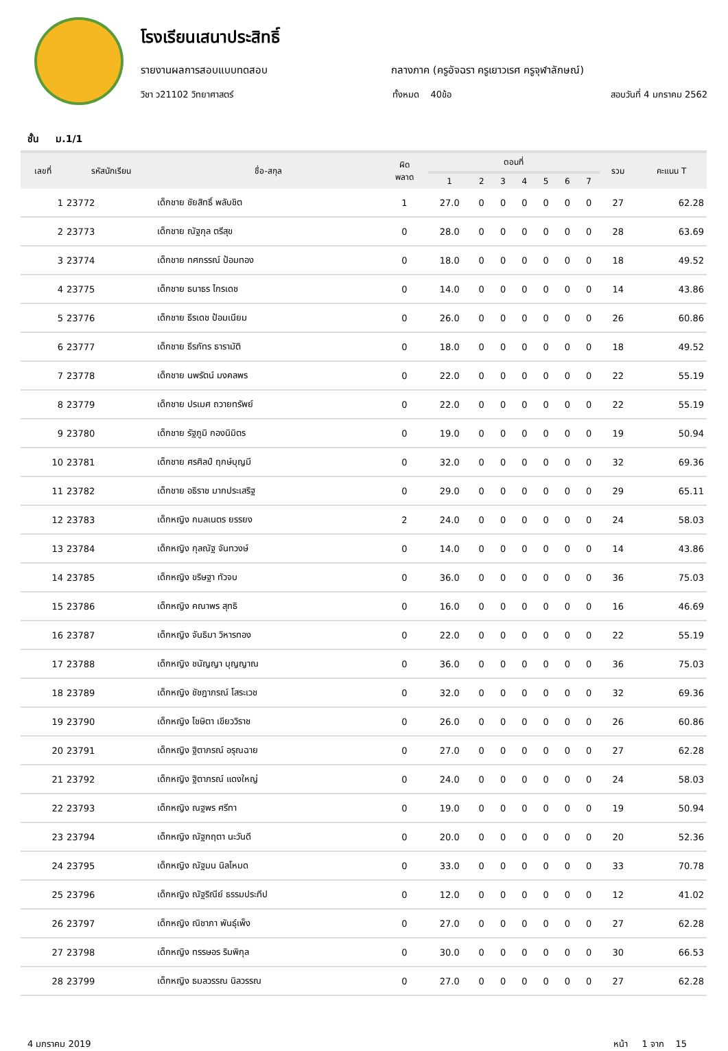โรงเรียนเสนาประสิทธิ์
รายงานผลการสอบแบบทดสอบ กลางภาค (ครูอัจฉรา ครูเยาวเรศ ครูจุฬาลักษณ์)
วิชา ว21102 วิทยาศาสตร์ ทั้งหมด 40ข้อ สอบวันที่ 4 มกราคม 2562
ชั้น ม.1/1
| เลขที่ | รหัสนักเรียน | ชื่อ-สกุล | ผิด พลาด | ตอนที่ | | | | | | | รวม | คะแนน T |
| --- | --- | --- | --- | --- | --- | --- | --- | --- | --- | --- | --- | --- |
| | | | | 1 | 2 | 3 | 4 | 5 | 6 | 7 | | |
| 1 | 23772 | เด็กชาย ชัยสิทธิ์ พลับชิต | 1 | 27.0 | 0 | 0 | 0 | 0 | 0 | 0 | 27 | 62.28 |
| 2 | 23773 | เด็กชาย ณัฐกุล ตรีสุข | 0 | 28.0 | 0 | 0 | 0 | 0 | 0 | 0 | 28 | 63.69 |
| 3 | 23774 | เด็กชาย ทศกรรณ์ ป้อมทอง | 0 | 18.0 | 0 | 0 | 0 | 0 | 0 | 0 | 18 | 49.52 |
| 4 | 23775 | เด็กชาย ธนาธร ไกรเดช | 0 | 14.0 | 0 | 0 | 0 | 0 | 0 | 0 | 14 | 43.86 |
| 5 | 23776 | เด็กชาย ธีรเดช ป้อมเนียม | 0 | 26.0 | 0 | 0 | 0 | 0 | 0 | 0 | 26 | 60.86 |
| 6 | 23777 | เด็กชาย ธีรภัทร ธารามัติ | 0 | 18.0 | 0 | 0 | 0 | 0 | 0 | 0 | 18 | 49.52 |
| 7 | 23778 | เด็กชาย นพรัตน์ มงคลพร | 0 | 22.0 | 0 | 0 | 0 | 0 | 0 | 0 | 22 | 55.19 |
| 8 | 23779 | เด็กชาย ปรเมศ ถวายทรัพย์ | 0 | 22.0 | 0 | 0 | 0 | 0 | 0 | 0 | 22 | 55.19 |
| 9 | 23780 | เด็กชาย รัฐภูมิ กองนิมิตร | 0 | 19.0 | 0 | 0 | 0 | 0 | 0 | 0 | 19 | 50.94 |
| 10 | 23781 | เด็กชาย ศรศิลป์ ฤกษ์บุญมี | 0 | 32.0 | 0 | 0 | 0 | 0 | 0 | 0 | 32 | 69.36 |
| 11 | 23782 | เด็กชาย อธิราช มากประเสริฐ | 0 | 29.0 | 0 | 0 | 0 | 0 | 0 | 0 | 29 | 65.11 |
| 12 | 23783 | เด็กหญิง กมลเนตร ยรรยง | 2 | 24.0 | 0 | 0 | 0 | 0 | 0 | 0 | 24 | 58.03 |
| 13 | 23784 | เด็กหญิง กุลณัฐ จันทวงษ์ | 0 | 14.0 | 0 | 0 | 0 | 0 | 0 | 0 | 14 | 43.86 |
| 14 | 23785 | เด็กหญิง ขริษฐา ทัวจบ | 0 | 36.0 | 0 | 0 | 0 | 0 | 0 | 0 | 36 | 75.03 |
| 15 | 23786 | เด็กหญิง คณาพร สุทธิ | 0 | 16.0 | 0 | 0 | 0 | 0 | 0 | 0 | 16 | 46.69 |
| 16 | 23787 | เด็กหญิง จันธิมา วิหารทอง | 0 | 22.0 | 0 | 0 | 0 | 0 | 0 | 0 | 22 | 55.19 |
| 17 | 23788 | เด็กหญิง ชนัญญา บุญญาณ | 0 | 36.0 | 0 | 0 | 0 | 0 | 0 | 0 | 36 | 75.03 |
| 18 | 23789 | เด็กหญิง ชัชฎาภรณ์ โสระเวช | 0 | 32.0 | 0 | 0 | 0 | 0 | 0 | 0 | 32 | 69.36 |
| 19 | 23790 | เด็กหญิง โชษิตา เขียววิราช | 0 | 26.0 | 0 | 0 | 0 | 0 | 0 | 0 | 26 | 60.86 |
| 20 | 23791 | เด็กหญิง ฐิตาภรณ์ อรุณฉาย | 0 | 27.0 | 0 | 0 | 0 | 0 | 0 | 0 | 27 | 62.28 |
| 21 | 23792 | เด็กหญิง ฐิตาภรณ์ แดงใหญ่ | 0 | 24.0 | 0 | 0 | 0 | 0 | 0 | 0 | 24 | 58.03 |
| 22 | 23793 | เด็กหญิง ณฐพร ศรีทา | 0 | 19.0 | 0 | 0 | 0 | 0 | 0 | 0 | 19 | 50.94 |
| 23 | 23794 | เด็กหญิง ณัฐกฤตา นะวันดี | 0 | 20.0 | 0 | 0 | 0 | 0 | 0 | 0 | 20 | 52.36 |
| 24 | 23795 | เด็กหญิง ณัฐมน นิลโหมด | 0 | 33.0 | 0 | 0 | 0 | 0 | 0 | 0 | 33 | 70.78 |
| 25 | 23796 | เด็กหญิง ณัฐริณีย์ ธรรมประทีป | 0 | 12.0 | 0 | 0 | 0 | 0 | 0 | 0 | 12 | 41.02 |
| 26 | 23797 | เด็กหญิง ณิชาภา พันธุ์เพ็ง | 0 | 27.0 | 0 | 0 | 0 | 0 | 0 | 0 | 27 | 62.28 |
| 27 | 23798 | เด็กหญิง ทรรษอร ริมพิกุล | 0 | 30.0 | 0 | 0 | 0 | 0 | 0 | 0 | 30 | 66.53 |
| 28 | 23799 | เด็กหญิง ธมลวรรณ นิลวรรณ | 0 | 27.0 | 0 | 0 | 0 | 0 | 0 | 0 | 27 | 62.28 |
4 มกราคม 2019 หน้า 1 จาก 15